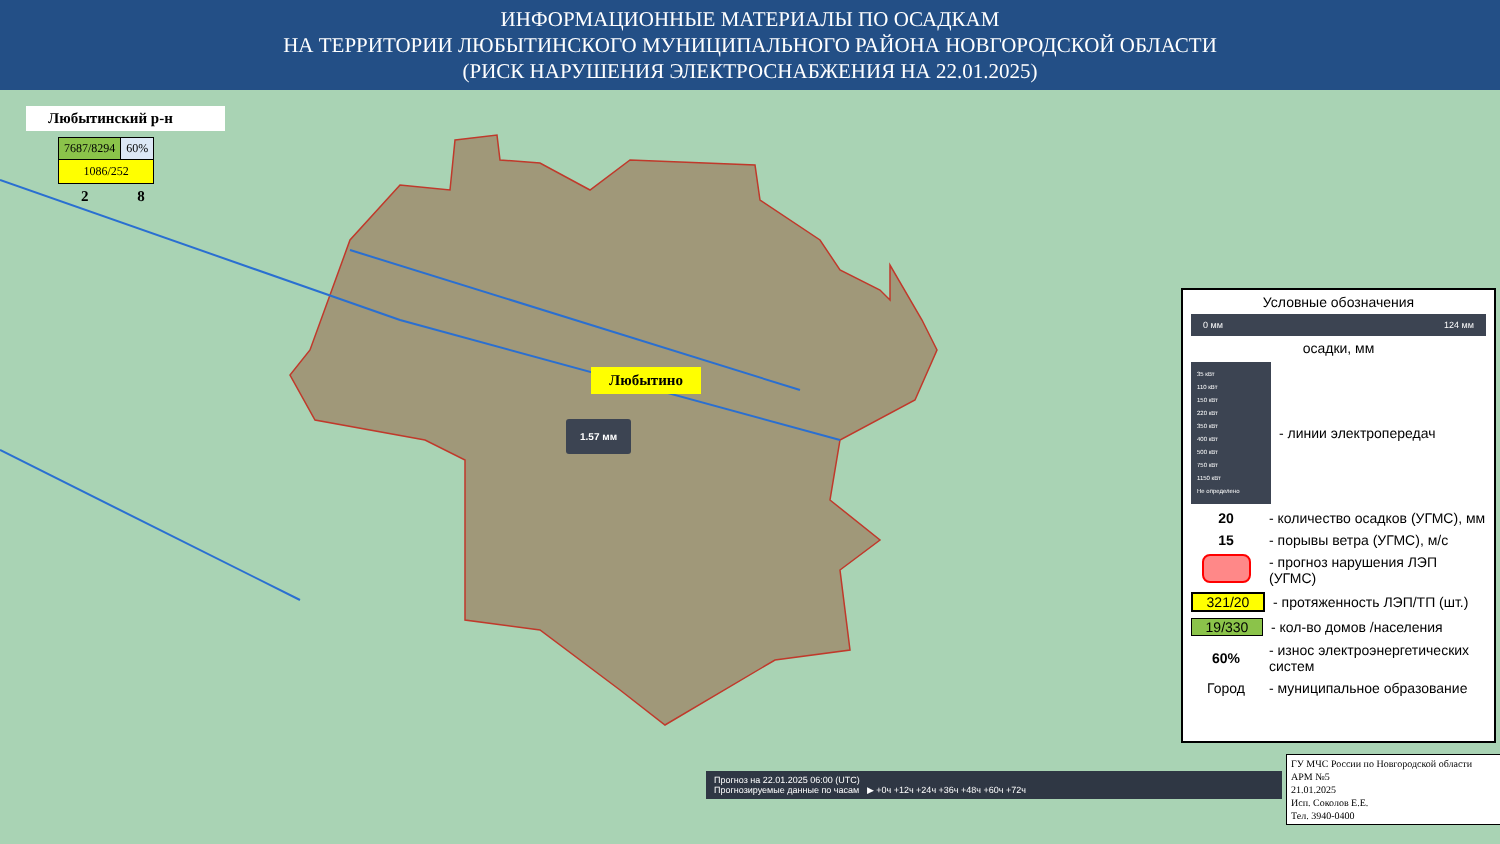ИНФОРМАЦИОННЫЕ МАТЕРИАЛЫ ПО ОСАДКАМ
НА ТЕРРИТОРИИ ЛЮБЫТИНСКОГО МУНИЦИПАЛЬНОГО РАЙОНА НОВГОРОДСКОЙ ОБЛАСТИ
(РИСК НАРУШЕНИЯ ЭЛЕКТРОСНАБЖЕНИЯ НА 22.01.2025)
Любытинский р-н
| 7687/8294 | 60% |
| 1086/252 | |
2 8
Любытино
1.57 мм
Условные обозначения
0 мм 124 мм
осадки, мм
35 кВт
110 кВт
150 кВт
220 кВт
350 кВт
400 кВт
500 кВт
750 кВт
1150 кВт
Не определено
- линии электропередач
20
- количество осадков (УГМС), мм
15
- порывы ветра (УГМС), м/с
- прогноз нарушения ЛЭП (УГМС)
321/20
- протяженность ЛЭП/ТП (шт.)
19/330
- кол-во домов /населения
60%
- износ электроэнергетических систем
Город
- муниципальное образование
Прогноз на 22.01.2025 06:00 (UTC)
Прогнозируемые данные по часам ▶ +0ч +12ч +24ч +36ч +48ч +60ч +72ч
ГУ МЧС России по Новгородской области
АРМ №5
21.01.2025
Исп. Соколов Е.Е.
Тел. 3940-0400